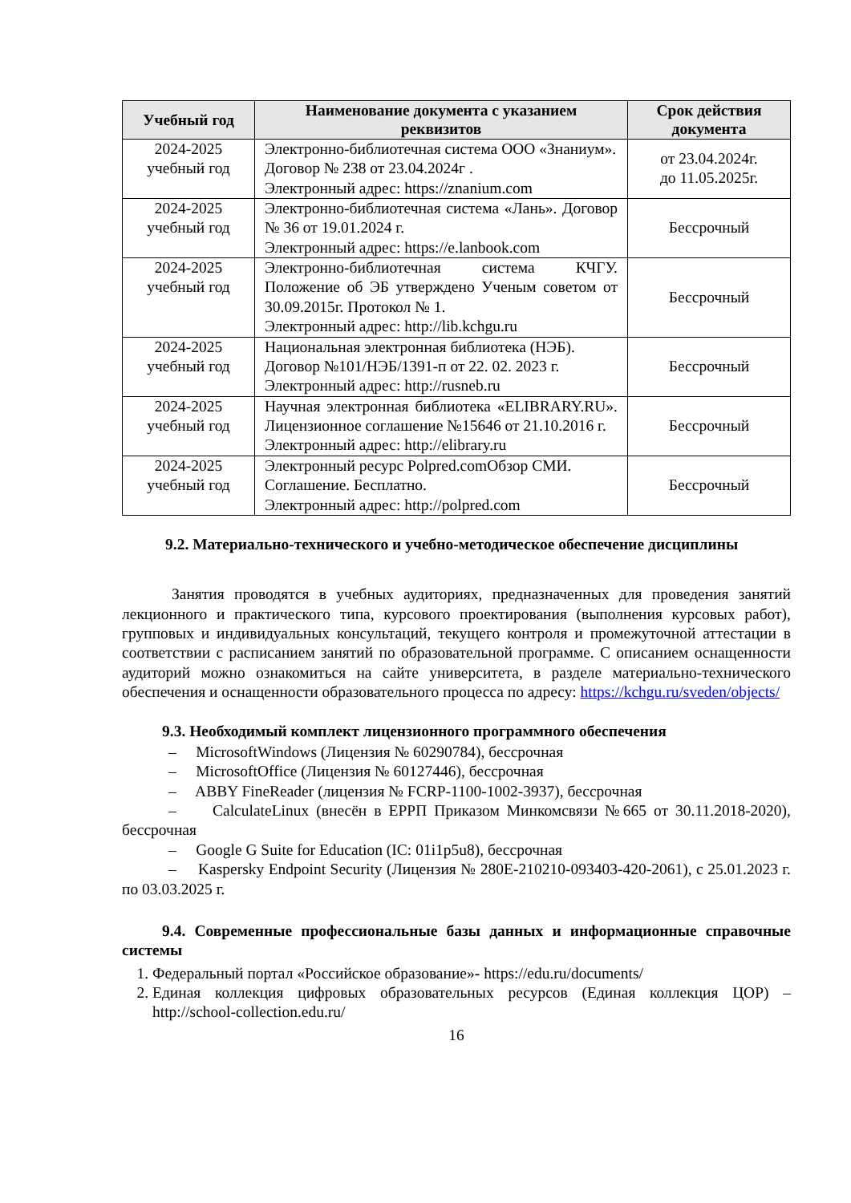| Учебный год | Наименование документа с указанием реквизитов | Срок действия документа |
| --- | --- | --- |
| 2024-2025 учебный год | Электронно-библиотечная система ООО «Знаниум». Договор № 238 от 23.04.2024г . Электронный адрес: https://znanium.com | от 23.04.2024г. до 11.05.2025г. |
| 2024-2025 учебный год | Электронно-библиотечная система «Лань». Договор № 36 от 19.01.2024 г. Электронный адрес: https://e.lanbook.com | Бессрочный |
| 2024-2025 учебный год | Электронно-библиотечная система КЧГУ. Положение об ЭБ утверждено Ученым советом от 30.09.2015г. Протокол № 1. Электронный адрес: http://lib.kchgu.ru | Бессрочный |
| 2024-2025 учебный год | Национальная электронная библиотека (НЭБ). Договор №101/НЭБ/1391-п от 22. 02. 2023 г. Электронный адрес: http://rusneb.ru | Бессрочный |
| 2024-2025 учебный год | Научная электронная библиотека «ELIBRARY.RU». Лицензионное соглашение №15646 от 21.10.2016 г. Электронный адрес: http://elibrary.ru | Бессрочный |
| 2024-2025 учебный год | Электронный ресурс Polpred.comОбзор СМИ. Соглашение. Бесплатно. Электронный адрес: http://polpred.com | Бессрочный |
9.2. Материально-технического и учебно-методическое обеспечение дисциплины
Занятия проводятся в учебных аудиториях, предназначенных для проведения занятий лекционного и практического типа, курсового проектирования (выполнения курсовых работ), групповых и индивидуальных консультаций, текущего контроля и промежуточной аттестации в соответствии с расписанием занятий по образовательной программе. С описанием оснащенности аудиторий можно ознакомиться на сайте университета, в разделе материально-технического обеспечения и оснащенности образовательного процесса по адресу: https://kchgu.ru/sveden/objects/
9.3. Необходимый комплект лицензионного программного обеспечения
– MicrosoftWindows (Лицензия № 60290784), бессрочная
– MicrosoftOffice (Лицензия № 60127446), бессрочная
– ABBY FineReader (лицензия № FCRP-1100-1002-3937), бессрочная
– CalculateLinux (внесён в ЕРРП Приказом Минкомсвязи №665 от 30.11.2018-2020), бессрочная
– Google G Suite for Education (IC: 01i1p5u8), бессрочная
– Kaspersky Endpoint Security (Лицензия № 280E-210210-093403-420-2061), с 25.01.2023 г. по 03.03.2025 г.
9.4. Современные профессиональные базы данных и информационные справочные системы
1. Федеральный портал «Российское образование»- https://edu.ru/documents/
2. Единая коллекция цифровых образовательных ресурсов (Единая коллекция ЦОР) – http://school-collection.edu.ru/
16